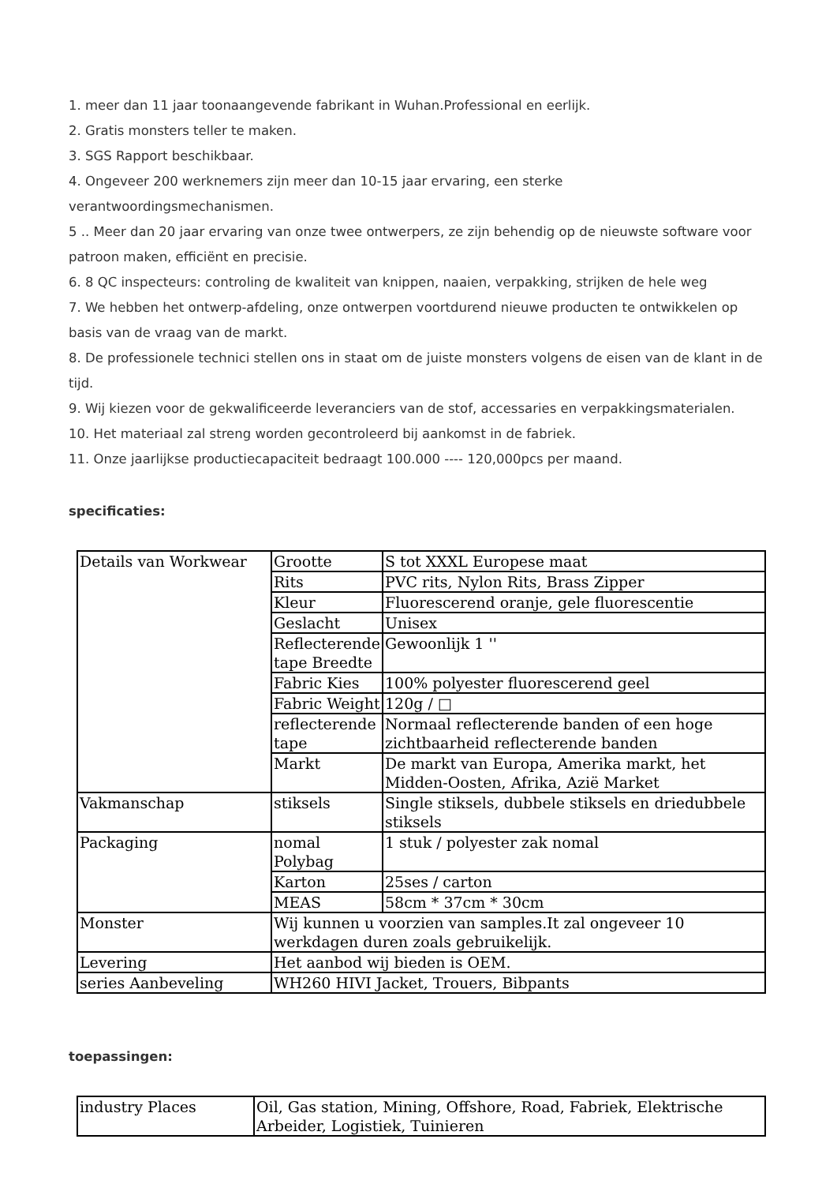1. meer dan 11 jaar toonaangevende fabrikant in Wuhan.Professional en eerlijk.
2. Gratis monsters teller te maken.
3. SGS Rapport beschikbaar.
4. Ongeveer 200 werknemers zijn meer dan 10-15 jaar ervaring, een sterke verantwoordingsmechanismen.
5 .. Meer dan 20 jaar ervaring van onze twee ontwerpers, ze zijn behendig op de nieuwste software voor patroon maken, efficiënt en precisie.
6. 8 QC inspecteurs: controling de kwaliteit van knippen, naaien, verpakking, strijken de hele weg
7. We hebben het ontwerp-afdeling, onze ontwerpen voortdurend nieuwe producten te ontwikkelen op basis van de vraag van de markt.
8. De professionele technici stellen ons in staat om de juiste monsters volgens de eisen van de klant in de tijd.
9. Wij kiezen voor de gekwalificeerde leveranciers van de stof, accessaries en verpakkingsmaterialen.
10. Het materiaal zal streng worden gecontroleerd bij aankomst in de fabriek.
11. Onze jaarlijkse productiecapaciteit bedraagt 100.000 ---- 120,000pcs per maand.
specificaties:
| Details van Workwear | Grootte | S tot XXXL Europese maat |
| | Rits | PVC rits, Nylon Rits, Brass Zipper |
| | Kleur | Fluorescerend oranje, gele fluorescentie |
| | Geslacht | Unisex |
| | Reflecterende tape Breedte | Gewoonlijk 1 '' |
| | Fabric Kies | 100% polyester fluorescerend geel |
| | Fabric Weight | 120g / □ |
| | reflecterende tape | Normaal reflecterende banden of een hoge zichtbaarheid reflecterende banden |
| | Markt | De markt van Europa, Amerika markt, het Midden-Oosten, Afrika, Azië Market |
| Vakmanschap | stiksels | Single stiksels, dubbele stiksels en driedubbele stiksels |
| Packaging | nomal Polybag | 1 stuk / polyester zak nomal |
| | Karton | 25ses / carton |
| | MEAS | 58cm * 37cm * 30cm |
| Monster | Wij kunnen u voorzien van samples.It zal ongeveer 10 werkdagen duren zoals gebruikelijk. | |
| Levering | Het aanbod wij bieden is OEM. | |
| series Aanbeveling | WH260 HIVI Jacket, Trouers, Bibpants | |
toepassingen:
| industry Places | Oil, Gas station, Mining, Offshore, Road, Fabriek, Elektrische Arbeider, Logistiek, Tuinieren |